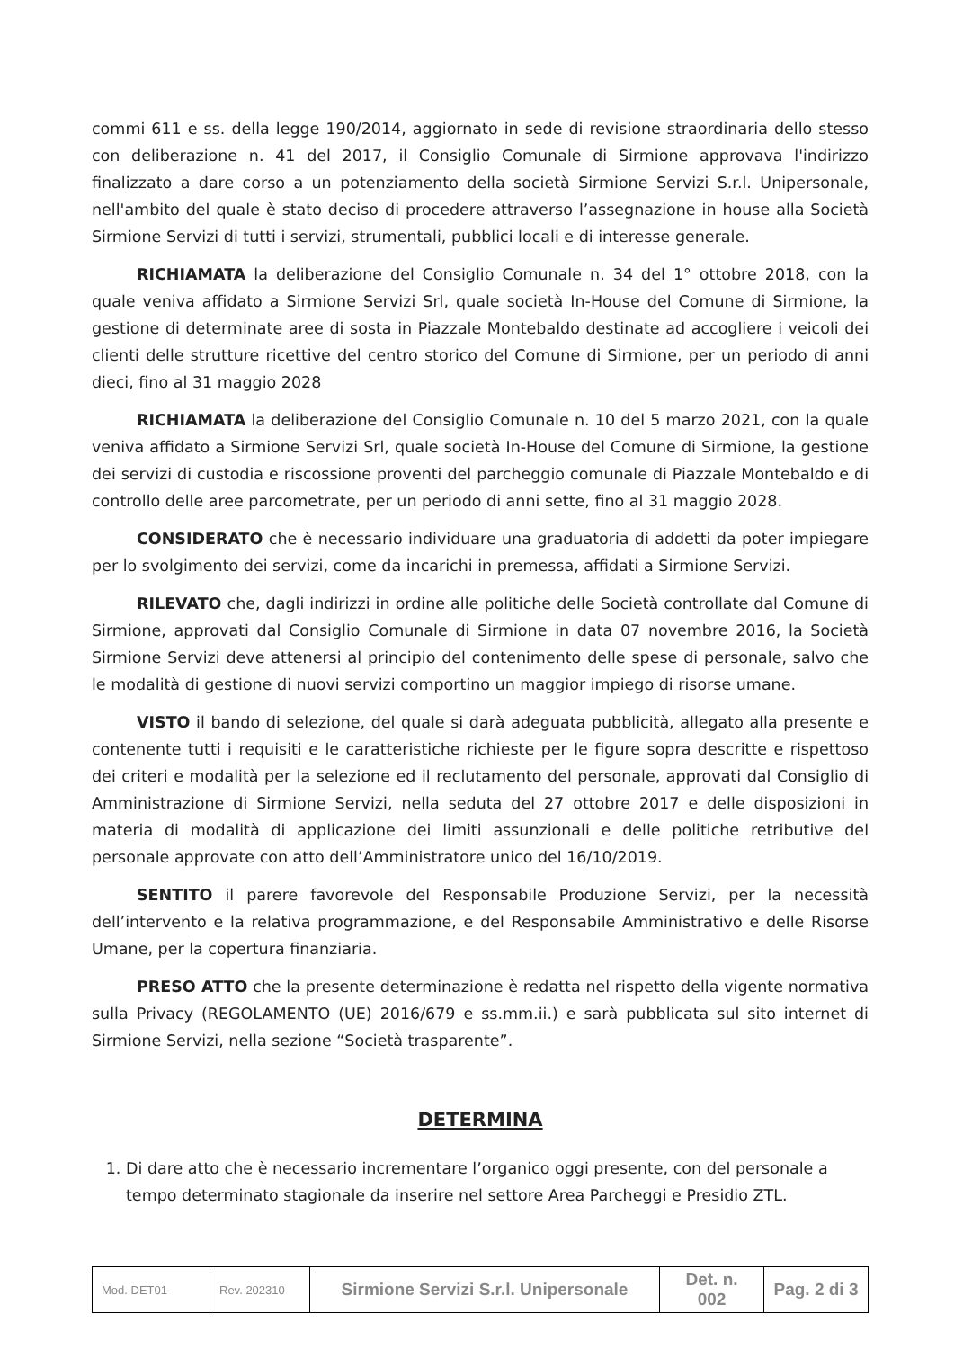commi 611 e ss. della legge 190/2014, aggiornato in sede di revisione straordinaria dello stesso con deliberazione n. 41 del 2017, il Consiglio Comunale di Sirmione approvava l'indirizzo finalizzato a dare corso a un potenziamento della società Sirmione Servizi S.r.l. Unipersonale, nell'ambito del quale è stato deciso di procedere attraverso l’assegnazione in house alla Società Sirmione Servizi di tutti i servizi, strumentali, pubblici locali e di interesse generale.
RICHIAMATA la deliberazione del Consiglio Comunale n. 34 del 1° ottobre 2018, con la quale veniva affidato a Sirmione Servizi Srl, quale società In-House del Comune di Sirmione, la gestione di determinate aree di sosta in Piazzale Montebaldo destinate ad accogliere i veicoli dei clienti delle strutture ricettive del centro storico del Comune di Sirmione, per un periodo di anni dieci, fino al 31 maggio 2028
RICHIAMATA la deliberazione del Consiglio Comunale n. 10 del 5 marzo 2021, con la quale veniva affidato a Sirmione Servizi Srl, quale società In-House del Comune di Sirmione, la gestione dei servizi di custodia e riscossione proventi del parcheggio comunale di Piazzale Montebaldo e di controllo delle aree parcometrate, per un periodo di anni sette, fino al 31 maggio 2028.
CONSIDERATO che è necessario individuare una graduatoria di addetti da poter impiegare per lo svolgimento dei servizi, come da incarichi in premessa, affidati a Sirmione Servizi.
RILEVATO che, dagli indirizzi in ordine alle politiche delle Società controllate dal Comune di Sirmione, approvati dal Consiglio Comunale di Sirmione in data 07 novembre 2016, la Società Sirmione Servizi deve attenersi al principio del contenimento delle spese di personale, salvo che le modalità di gestione di nuovi servizi comportino un maggior impiego di risorse umane.
VISTO il bando di selezione, del quale si darà adeguata pubblicità, allegato alla presente e contenente tutti i requisiti e le caratteristiche richieste per le figure sopra descritte e rispettoso dei criteri e modalità per la selezione ed il reclutamento del personale, approvati dal Consiglio di Amministrazione di Sirmione Servizi, nella seduta del 27 ottobre 2017 e delle disposizioni in materia di modalità di applicazione dei limiti assunzionali e delle politiche retributive del personale approvate con atto dell’Amministratore unico del 16/10/2019.
SENTITO il parere favorevole del Responsabile Produzione Servizi, per la necessità dell’intervento e la relativa programmazione, e del Responsabile Amministrativo e delle Risorse Umane, per la copertura finanziaria.
PRESO ATTO che la presente determinazione è redatta nel rispetto della vigente normativa sulla Privacy (REGOLAMENTO (UE) 2016/679 e ss.mm.ii.) e sarà pubblicata sul sito internet di Sirmione Servizi, nella sezione “Società trasparente”.
DETERMINA
1. Di dare atto che è necessario incrementare l’organico oggi presente, con del personale a tempo determinato stagionale da inserire nel settore Area Parcheggi e Presidio ZTL.
| Mod. DET01 | Rev. 202310 | Sirmione Servizi S.r.l. Unipersonale | Det. n. 002 | Pag. 2 di 3 |